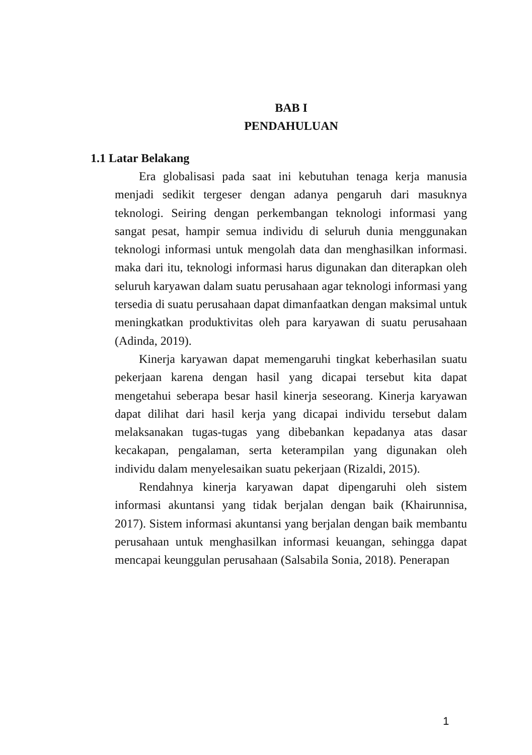BAB I
PENDAHULUAN
1.1 Latar Belakang
Era globalisasi pada saat ini kebutuhan tenaga kerja manusia menjadi sedikit tergeser dengan adanya pengaruh dari masuknya teknologi. Seiring dengan perkembangan teknologi informasi yang sangat pesat, hampir semua individu di seluruh dunia menggunakan teknologi informasi untuk mengolah data dan menghasilkan informasi. maka dari itu, teknologi informasi harus digunakan dan diterapkan oleh seluruh karyawan dalam suatu perusahaan agar teknologi informasi yang tersedia di suatu perusahaan dapat dimanfaatkan dengan maksimal untuk meningkatkan produktivitas oleh para karyawan di suatu perusahaan (Adinda, 2019).
Kinerja karyawan dapat memengaruhi tingkat keberhasilan suatu pekerjaan karena dengan hasil yang dicapai tersebut kita dapat mengetahui seberapa besar hasil kinerja seseorang. Kinerja karyawan dapat dilihat dari hasil kerja yang dicapai individu tersebut dalam melaksanakan tugas-tugas yang dibebankan kepadanya atas dasar kecakapan, pengalaman, serta keterampilan yang digunakan oleh individu dalam menyelesaikan suatu pekerjaan (Rizaldi, 2015).
Rendahnya kinerja karyawan dapat dipengaruhi oleh sistem informasi akuntansi yang tidak berjalan dengan baik (Khairunnisa, 2017). Sistem informasi akuntansi yang berjalan dengan baik membantu perusahaan untuk menghasilkan informasi keuangan, sehingga dapat mencapai keunggulan perusahaan (Salsabila Sonia, 2018). Penerapan
1